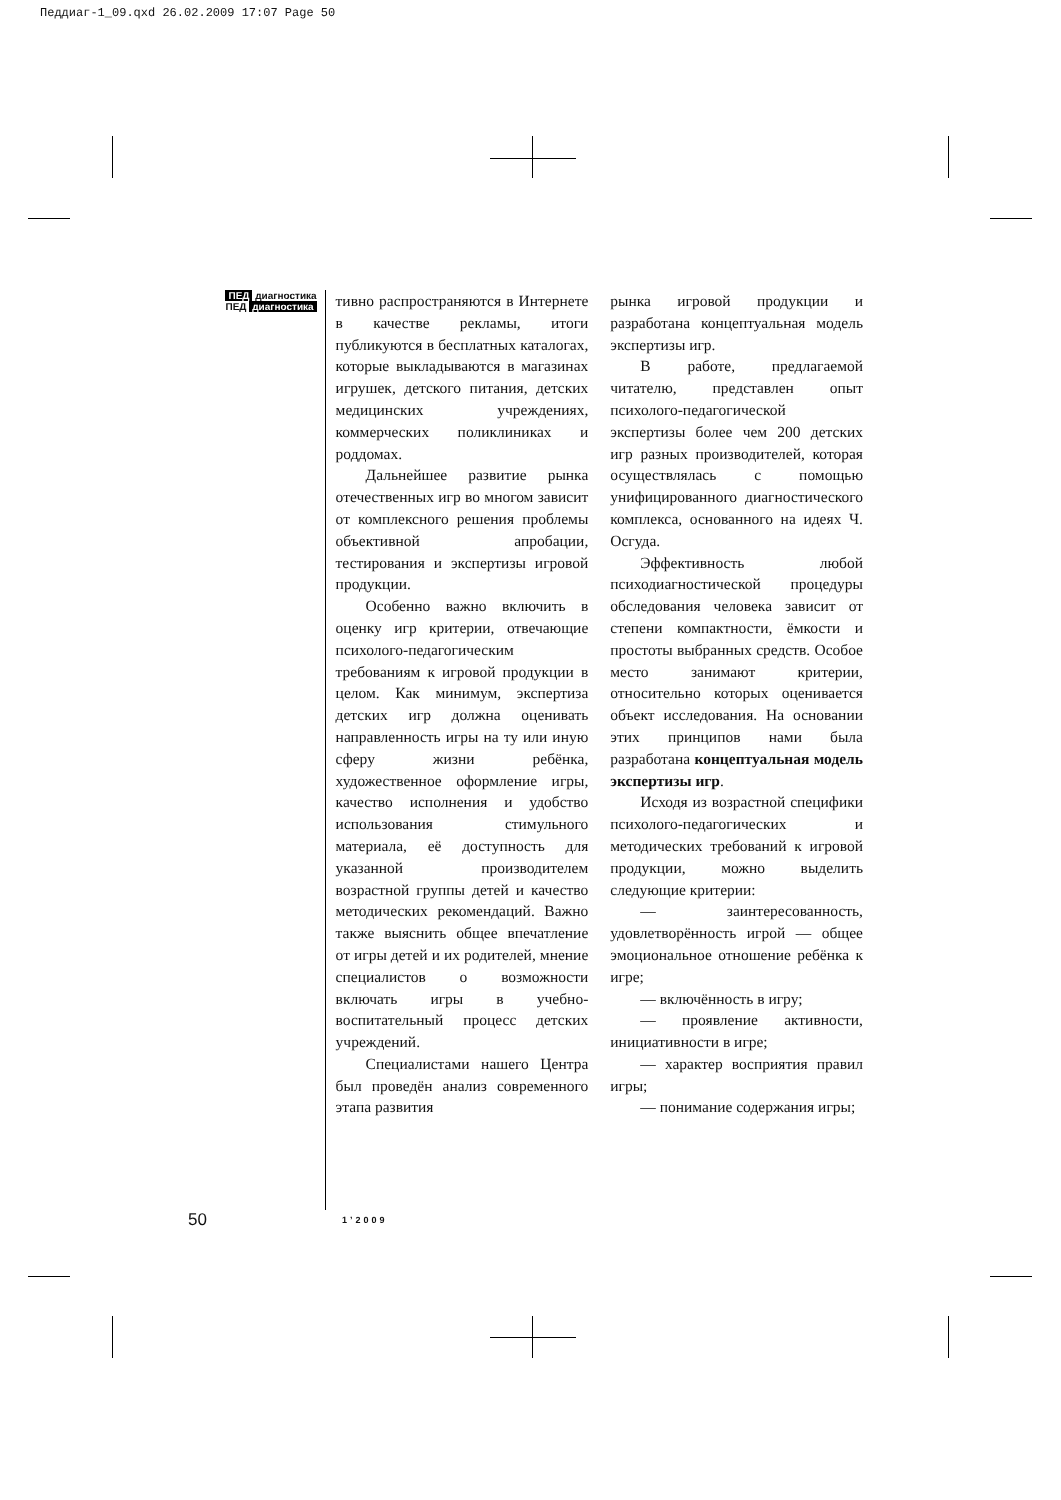Педдиаг-1_09.qxd 26.02.2009 17:07 Page 50
ПЕД диагностика
ПЕД диагностика
тивно распространяются в Интернете в качестве рекламы, итоги публикуются в бесплатных каталогах, которые выкладываются в магазинах игрушек, детского питания, детских медицинских учреждениях, коммерческих поликлиниках и роддомах.
Дальнейшее развитие рынка отечественных игр во многом зависит от комплексного решения проблемы объективной апробации, тестирования и экспертизы игровой продукции.
Особенно важно включить в оценку игр критерии, отвечающие психолого-педагогическим требованиям к игровой продукции в целом. Как минимум, экспертиза детских игр должна оценивать направленность игры на ту или иную сферу жизни ребёнка, художественное оформление игры, качество исполнения и удобство использования стимульного материала, её доступность для указанной производителем возрастной группы детей и качество методических рекомендаций. Важно также выяснить общее впечатление от игры детей и их родителей, мнение специалистов о возможности включать игры в учебно-воспитательный процесс детских учреждений.
Специалистами нашего Центра был проведён анализ современного этапа развития
рынка игровой продукции и разработана концептуальная модель экспертизы игр.
В работе, предлагаемой читателю, представлен опыт психолого-педагогической экспертизы более чем 200 детских игр разных производителей, которая осуществлялась с помощью унифицированного диагностического комплекса, основанного на идеях Ч. Осгуда.
Эффективность любой психодиагностической процедуры обследования человека зависит от степени компактности, ёмкости и простоты выбранных средств. Особое место занимают критерии, относительно которых оценивается объект исследования. На основании этих принципов нами была разработана концептуальная модель экспертизы игр.
Исходя из возрастной специфики психолого-педагогических и методических требований к игровой продукции, можно выделить следующие критерии:
— заинтересованность, удовлетворённость игрой — общее эмоциональное отношение ребёнка к игре;
— включённость в игру;
— проявление активности, инициативности в игре;
— характер восприятия правил игры;
— понимание содержания игры;
50 1’2009